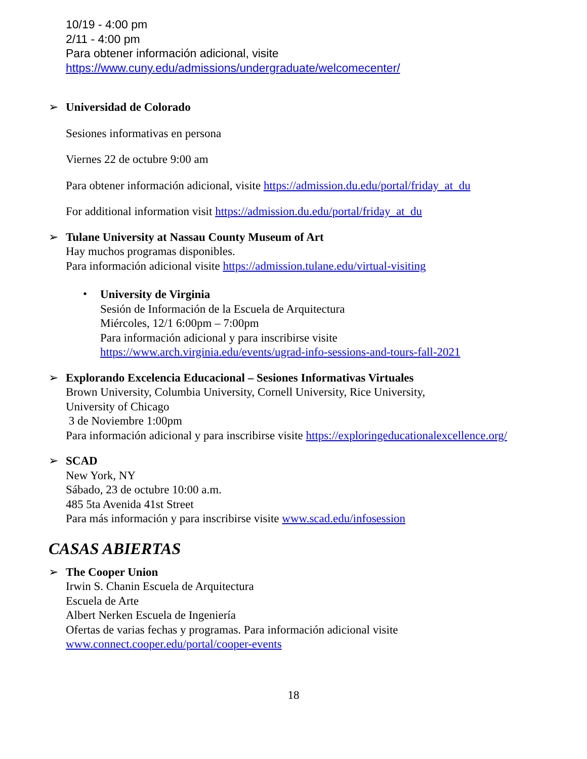10/19 - 4:00 pm
2/11 - 4:00 pm
Para obtener información adicional, visite
https://www.cuny.edu/admissions/undergraduate/welcomecenter/
➢
Universidad de Colorado
Sesiones informativas en persona
Viernes 22 de octubre 9:00 am
Para obtener información adicional, visite https://admission.du.edu/portal/friday_at_du
For additional information visit https://admission.du.edu/portal/friday_at_du
➢
Tulane University at Nassau County Museum of Art
Hay muchos programas disponibles.
Para información adicional visite https://admission.tulane.edu/virtual-visiting
•
University de Virginia
Sesión de Información de la Escuela de Arquitectura
Miércoles, 12/1 6:00pm – 7:00pm
Para información adicional y para inscribirse visite
https://www.arch.virginia.edu/events/ugrad-info-sessions-and-tours-fall-2021
➢
Explorando Excelencia Educacional – Sesiones Informativas Virtuales
Brown University, Columbia University, Cornell University, Rice University,
University of Chicago
3 de Noviembre 1:00pm
Para información adicional y para inscribirse visite https://exploringeducationalexcellence.org/
➢
SCAD
New York, NY
Sábado, 23 de octubre 10:00 a.m.
485 5ta Avenida 41st Street
Para más información y para inscribirse visite www.scad.edu/infosession
CASAS ABIERTAS
➢
The Cooper Union
Irwin S. Chanin Escuela de Arquitectura
Escuela de Arte
Albert Nerken Escuela de Ingeniería
Ofertas de varias fechas y programas. Para información adicional visite
www.connect.cooper.edu/portal/cooper-events
18